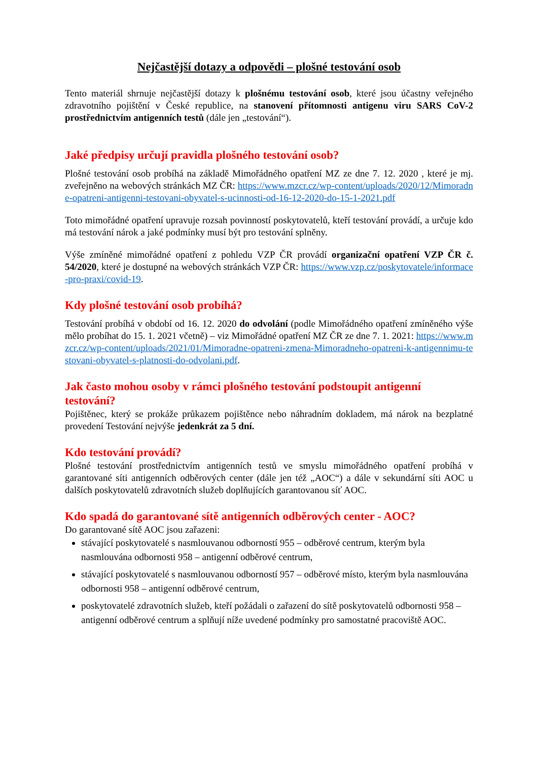Nejčastější dotazy a odpovědi – plošné testování osob
Tento materiál shrnuje nejčastější dotazy k plošnému testování osob, které jsou účastny veřejného zdravotního pojištění v České republice, na stanovení přítomnosti antigenu viru SARS CoV-2 prostřednictvím antigenních testů (dále jen „testování“).
Jaké předpisy určují pravidla plošného testování osob?
Plošné testování osob probíhá na základě Mimořádného opatření MZ ze dne 7. 12. 2020 , které je mj. zveřejněno na webových stránkách MZ ČR: https://www.mzcr.cz/wp-content/uploads/2020/12/Mimoradne-opatreni-antigenni-testovani-obyvatel-s-ucinnosti-od-16-12-2020-do-15-1-2021.pdf
Toto mimořádné opatření upravuje rozsah povinností poskytovatelů, kteří testování provádí, a určuje kdo má testování nárok a jaké podmínky musí být pro testování splněny.
Výše zmíněné mimořádné opatření z pohledu VZP ČR provádí organizační opatření VZP ČR č. 54/2020, které je dostupné na webových stránkách VZP ČR: https://www.vzp.cz/poskytovatele/informace-pro-praxi/covid-19.
Kdy plošné testování osob probíhá?
Testování probíhá v období od 16. 12. 2020 do odvolání (podle Mimořádného opatření zmíněného výše mělo probíhat do 15. 1. 2021 včetně) – viz Mimořádné opatření MZ ČR ze dne 7. 1. 2021: https://www.mzcr.cz/wp-content/uploads/2021/01/Mimoradne-opatreni-zmena-Mimoradneho-opatreni-k-antigennimu-testovani-obyvatel-s-platnosti-do-odvolani.pdf.
Jak často mohou osoby v rámci plošného testování podstoupit antigenní testování?
Pojištěnec, který se prokáže průkazem pojištěnce nebo náhradním dokladem, má nárok na bezplatné provedení Testování nejvýše jedenkrát za 5 dní.
Kdo testování provádí?
Plošné testování prostřednictvím antigenních testů ve smyslu mimořádného opatření probíhá v garantované síti antigenních odběrových center (dále jen též „AOC“) a dále v sekundární síti AOC u dalších poskytovatelů zdravotních služeb doplňujících garantovanou síť AOC.
Kdo spadá do garantované sítě antigenních odběrových center - AOC?
Do garantované sítě AOC jsou zařazeni:
stávající poskytovatelé s nasmlouvanou odborností 955 – odběrové centrum, kterým byla nasmlouvána odbornosti 958 – antigenní odběrové centrum,
stávající poskytovatelé s nasmlouvanou odborností 957 – odběrové místo, kterým byla nasmlouvána odbornosti 958 – antigenní odběrové centrum,
poskytovatelé zdravotních služeb, kteří požádali o zařazení do sítě poskytovatelů odbornosti 958 – antigenní odběrové centrum a splňují níže uvedené podmínky pro samostatné pracoviště AOC.